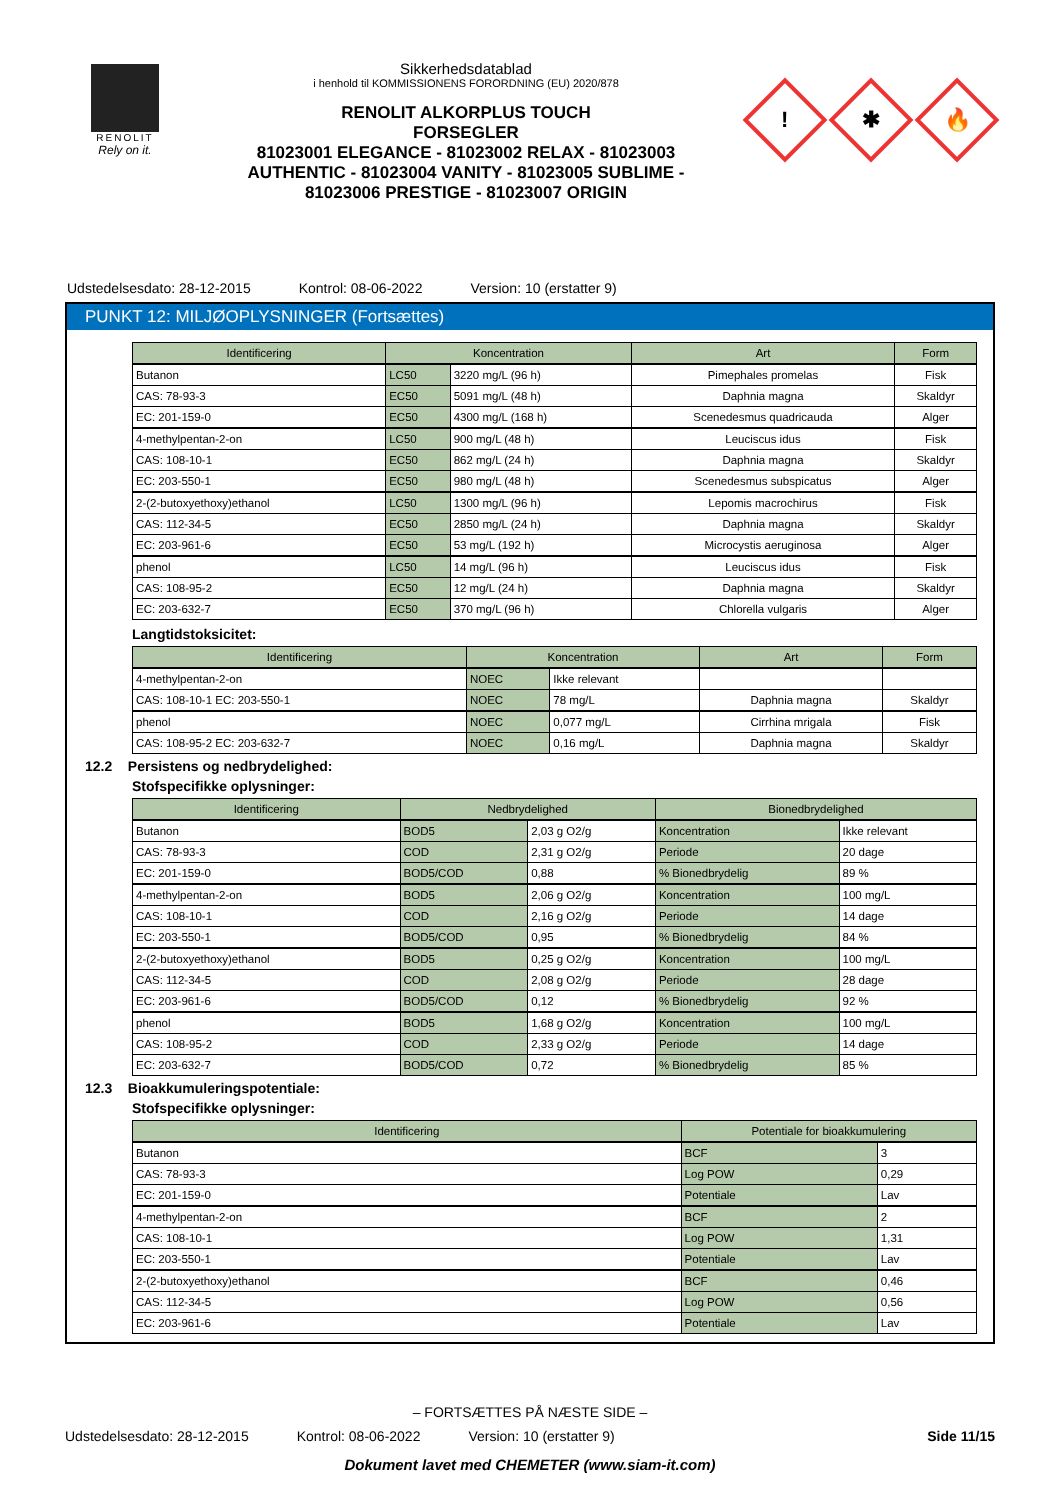RENOLIT
Rely on it.
Sikkerhedsdatablad
i henhold til KOMMISSIONENS FORORDNING (EU) 2020/878
RENOLIT ALKORPLUS TOUCH
FORSEGLER
81023001 ELEGANCE - 81023002 RELAX - 81023003
AUTHENTIC - 81023004 VANITY - 81023005 SUBLIME -
81023006 PRESTIGE - 81023007 ORIGIN
!
✱
🔥
Udstedelsesdato: 28-12-2015 Kontrol: 08-06-2022 Version: 10 (erstatter 9)
PUNKT 12: MILJØOPLYSNINGER (Fortsættes)
| Identificering | Koncentration | | Art | Form |
| --- | --- | --- | --- | --- |
| Butanon | LC50 | 3220 mg/L (96 h) | Pimephales promelas | Fisk |
| CAS: 78-93-3 | EC50 | 5091 mg/L (48 h) | Daphnia magna | Skaldyr |
| EC: 201-159-0 | EC50 | 4300 mg/L (168 h) | Scenedesmus quadricauda | Alger |
| 4-methylpentan-2-on | LC50 | 900 mg/L (48 h) | Leuciscus idus | Fisk |
| CAS: 108-10-1 | EC50 | 862 mg/L (24 h) | Daphnia magna | Skaldyr |
| EC: 203-550-1 | EC50 | 980 mg/L (48 h) | Scenedesmus subspicatus | Alger |
| 2-(2-butoxyethoxy)ethanol | LC50 | 1300 mg/L (96 h) | Lepomis macrochirus | Fisk |
| CAS: 112-34-5 | EC50 | 2850 mg/L (24 h) | Daphnia magna | Skaldyr |
| EC: 203-961-6 | EC50 | 53 mg/L (192 h) | Microcystis aeruginosa | Alger |
| phenol | LC50 | 14 mg/L (96 h) | Leuciscus idus | Fisk |
| CAS: 108-95-2 | EC50 | 12 mg/L (24 h) | Daphnia magna | Skaldyr |
| EC: 203-632-7 | EC50 | 370 mg/L (96 h) | Chlorella vulgaris | Alger |
Langtidstoksicitet:
| Identificering | Koncentration | | Art | Form |
| --- | --- | --- | --- | --- |
| 4-methylpentan-2-on | NOEC | Ikke relevant | | |
| CAS: 108-10-1 EC: 203-550-1 | NOEC | 78 mg/L | Daphnia magna | Skaldyr |
| phenol | NOEC | 0,077 mg/L | Cirrhina mrigala | Fisk |
| CAS: 108-95-2 EC: 203-632-7 | NOEC | 0,16 mg/L | Daphnia magna | Skaldyr |
12.2 Persistens og nedbrydelighed:
Stofspecifikke oplysninger:
| Identificering | Nedbrydelighed | | Bionedbrydelighed | |
| --- | --- | --- | --- | --- |
| Butanon | BOD5 | 2,03 g O2/g | Koncentration | Ikke relevant |
| CAS: 78-93-3 | COD | 2,31 g O2/g | Periode | 20 dage |
| EC: 201-159-0 | BOD5/COD | 0,88 | % Bionedbrydelig | 89 % |
| 4-methylpentan-2-on | BOD5 | 2,06 g O2/g | Koncentration | 100 mg/L |
| CAS: 108-10-1 | COD | 2,16 g O2/g | Periode | 14 dage |
| EC: 203-550-1 | BOD5/COD | 0,95 | % Bionedbrydelig | 84 % |
| 2-(2-butoxyethoxy)ethanol | BOD5 | 0,25 g O2/g | Koncentration | 100 mg/L |
| CAS: 112-34-5 | COD | 2,08 g O2/g | Periode | 28 dage |
| EC: 203-961-6 | BOD5/COD | 0,12 | % Bionedbrydelig | 92 % |
| phenol | BOD5 | 1,68 g O2/g | Koncentration | 100 mg/L |
| CAS: 108-95-2 | COD | 2,33 g O2/g | Periode | 14 dage |
| EC: 203-632-7 | BOD5/COD | 0,72 | % Bionedbrydelig | 85 % |
12.3 Bioakkumuleringspotentiale:
Stofspecifikke oplysninger:
| Identificering | Potentiale for bioakkumulering | |
| --- | --- | --- |
| Butanon | BCF | 3 |
| CAS: 78-93-3 | Log POW | 0,29 |
| EC: 201-159-0 | Potentiale | Lav |
| 4-methylpentan-2-on | BCF | 2 |
| CAS: 108-10-1 | Log POW | 1,31 |
| EC: 203-550-1 | Potentiale | Lav |
| 2-(2-butoxyethoxy)ethanol | BCF | 0,46 |
| CAS: 112-34-5 | Log POW | 0,56 |
| EC: 203-961-6 | Potentiale | Lav |
– FORTSÆTTES PÅ NÆSTE SIDE –
Udstedelsesdato: 28-12-2015 Kontrol: 08-06-2022 Version: 10 (erstatter 9)
Side 11/15
Dokument lavet med CHEMETER (www.siam-it.com)